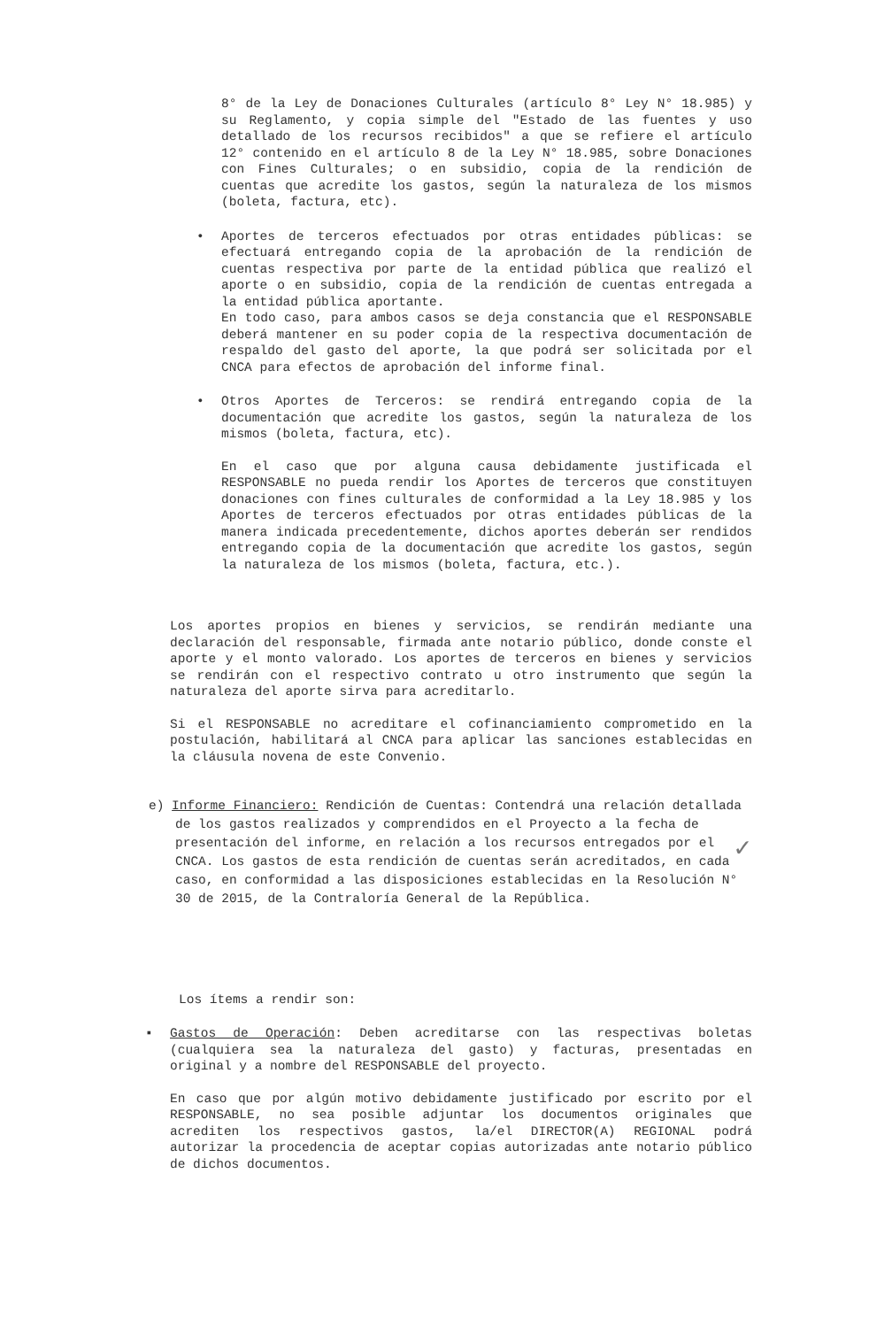8° de la Ley de Donaciones Culturales (artículo 8° Ley N° 18.985) y su Reglamento, y copia simple del "Estado de las fuentes y uso detallado de los recursos recibidos" a que se refiere el artículo 12° contenido en el artículo 8 de la Ley N° 18.985, sobre Donaciones con Fines Culturales; o en subsidio, copia de la rendición de cuentas que acredite los gastos, según la naturaleza de los mismos (boleta, factura, etc).
•
Aportes de terceros efectuados por otras entidades públicas: se efectuará entregando copia de la aprobación de la rendición de cuentas respectiva por parte de la entidad pública que realizó el aporte o en subsidio, copia de la rendición de cuentas entregada a la entidad pública aportante.
En todo caso, para ambos casos se deja constancia que el RESPONSABLE deberá mantener en su poder copia de la respectiva documentación de respaldo del gasto del aporte, la que podrá ser solicitada por el CNCA para efectos de aprobación del informe final.
•
Otros Aportes de Terceros: se rendirá entregando copia de la documentación que acredite los gastos, según la naturaleza de los mismos (boleta, factura, etc).
En el caso que por alguna causa debidamente justificada el RESPONSABLE no pueda rendir los Aportes de terceros que constituyen donaciones con fines culturales de conformidad a la Ley 18.985 y los Aportes de terceros efectuados por otras entidades públicas de la manera indicada precedentemente, dichos aportes deberán ser rendidos entregando copia de la documentación que acredite los gastos, según la naturaleza de los mismos (boleta, factura, etc.).
Los aportes propios en bienes y servicios, se rendirán mediante una declaración del responsable, firmada ante notario público, donde conste el aporte y el monto valorado. Los aportes de terceros en bienes y servicios se rendirán con el respectivo contrato u otro instrumento que según la naturaleza del aporte sirva para acreditarlo.
Si el RESPONSABLE no acreditare el cofinanciamiento comprometido en la postulación, habilitará al CNCA para aplicar las sanciones establecidas en la cláusula novena de este Convenio.
e) Informe Financiero: Rendición de Cuentas: Contendrá una relación detallada de los gastos realizados y comprendidos en el Proyecto a la fecha de presentación del informe, en relación a los recursos entregados por el CNCA. Los gastos de esta rendición de cuentas serán acreditados, en cada caso, en conformidad a las disposiciones establecidas en la Resolución N° 30 de 2015, de la Contraloría General de la República.
✓
Los ítems a rendir son:
▪
Gastos de Operación: Deben acreditarse con las respectivas boletas (cualquiera sea la naturaleza del gasto) y facturas, presentadas en original y a nombre del RESPONSABLE del proyecto.
En caso que por algún motivo debidamente justificado por escrito por el RESPONSABLE, no sea posible adjuntar los documentos originales que acrediten los respectivos gastos, la/el DIRECTOR(A) REGIONAL podrá autorizar la procedencia de aceptar copias autorizadas ante notario público de dichos documentos.